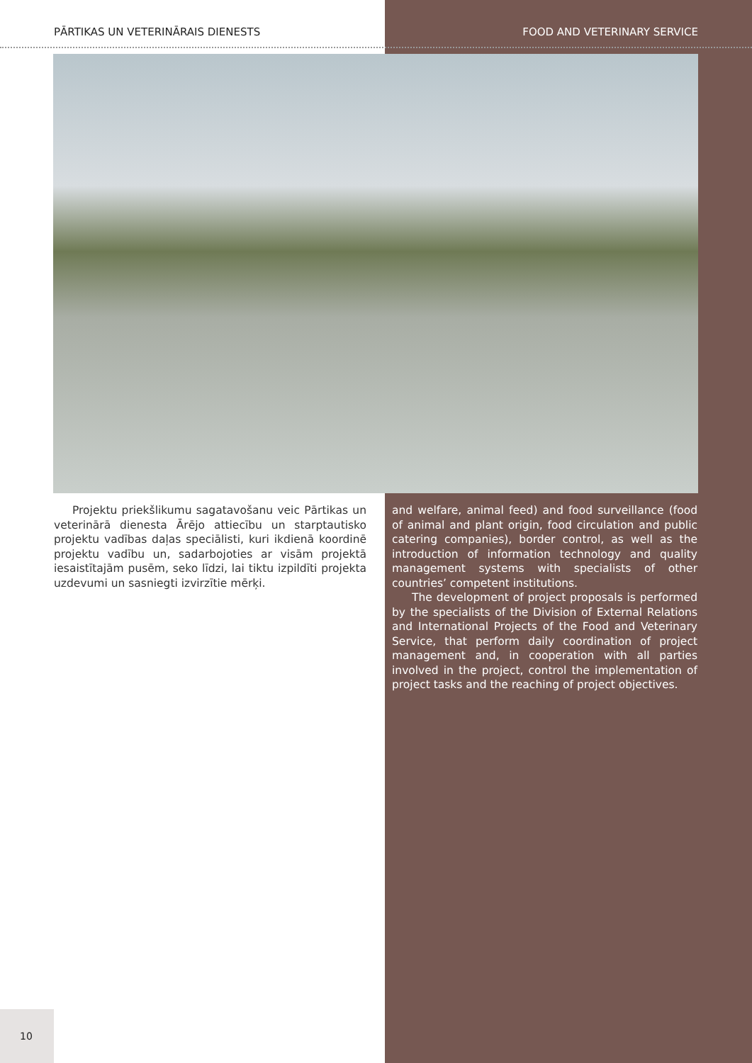PĀRTIKAS UN VETERINĀRAIS DIENESTS FOOD AND VETERINARY SERVICE
Projektu priekšlikumu sagatavošanu veic Pārtikas un veterinārā dienesta Ārējo attiecību un starptautisko projektu vadības daļas speciālisti, kuri ikdienā koordinē projektu vadību un, sadarbojoties ar visām projektā iesaistītajām pusēm, seko līdzi, lai tiktu izpildīti projekta uzdevumi un sasniegti izvirzītie mērķi.
and welfare, animal feed) and food surveillance (food of animal and plant origin, food circulation and public catering companies), border control, as well as the introduction of information technology and quality management systems with specialists of other countries’ competent institutions.
The development of project proposals is performed by the specialists of the Division of External Relations and International Projects of the Food and Veterinary Service, that perform daily coordination of project management and, in cooperation with all parties involved in the project, control the implementation of project tasks and the reaching of project objectives.
10